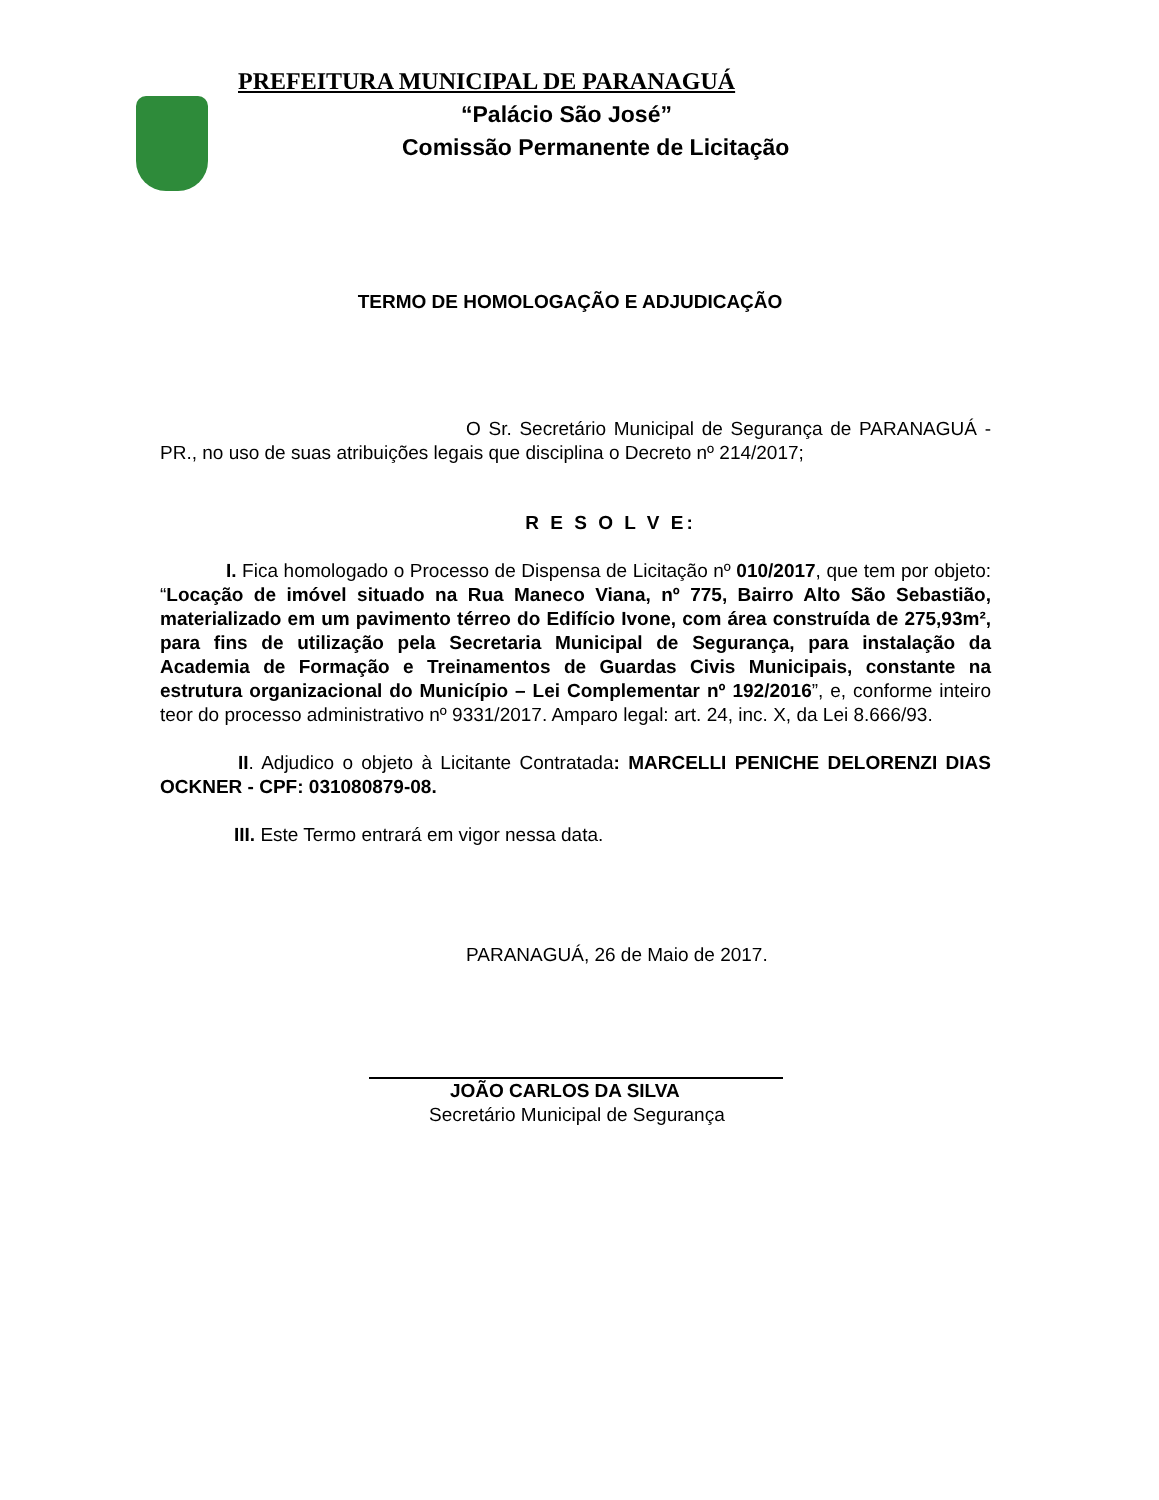PREFEITURA MUNICIPAL DE PARANAGUÁ
“Palácio São José”
Comissão Permanente de Licitação
TERMO DE HOMOLOGAÇÃO E ADJUDICAÇÃO
O Sr. Secretário Municipal de Segurança de PARANAGUÁ - PR., no uso de suas atribuições legais que disciplina o Decreto nº 214/2017;
R E S O L V E:
I. Fica homologado o Processo de Dispensa de Licitação nº 010/2017, que tem por objeto: “Locação de imóvel situado na Rua Maneco Viana, nº 775, Bairro Alto São Sebastião, materializado em um pavimento térreo do Edifício Ivone, com área construída de 275,93m², para fins de utilização pela Secretaria Municipal de Segurança, para instalação da Academia de Formação e Treinamentos de Guardas Civis Municipais, constante na estrutura organizacional do Município – Lei Complementar nº 192/2016”, e, conforme inteiro teor do processo administrativo nº 9331/2017. Amparo legal: art. 24, inc. X, da Lei 8.666/93.
II. Adjudico o objeto à Licitante Contratada: MARCELLI PENICHE DELORENZI DIAS OCKNER - CPF: 031080879-08.
III. Este Termo entrará em vigor nessa data.
PARANAGUÁ, 26 de Maio de 2017.
JOÃO CARLOS DA SILVA
Secretário Municipal de Segurança